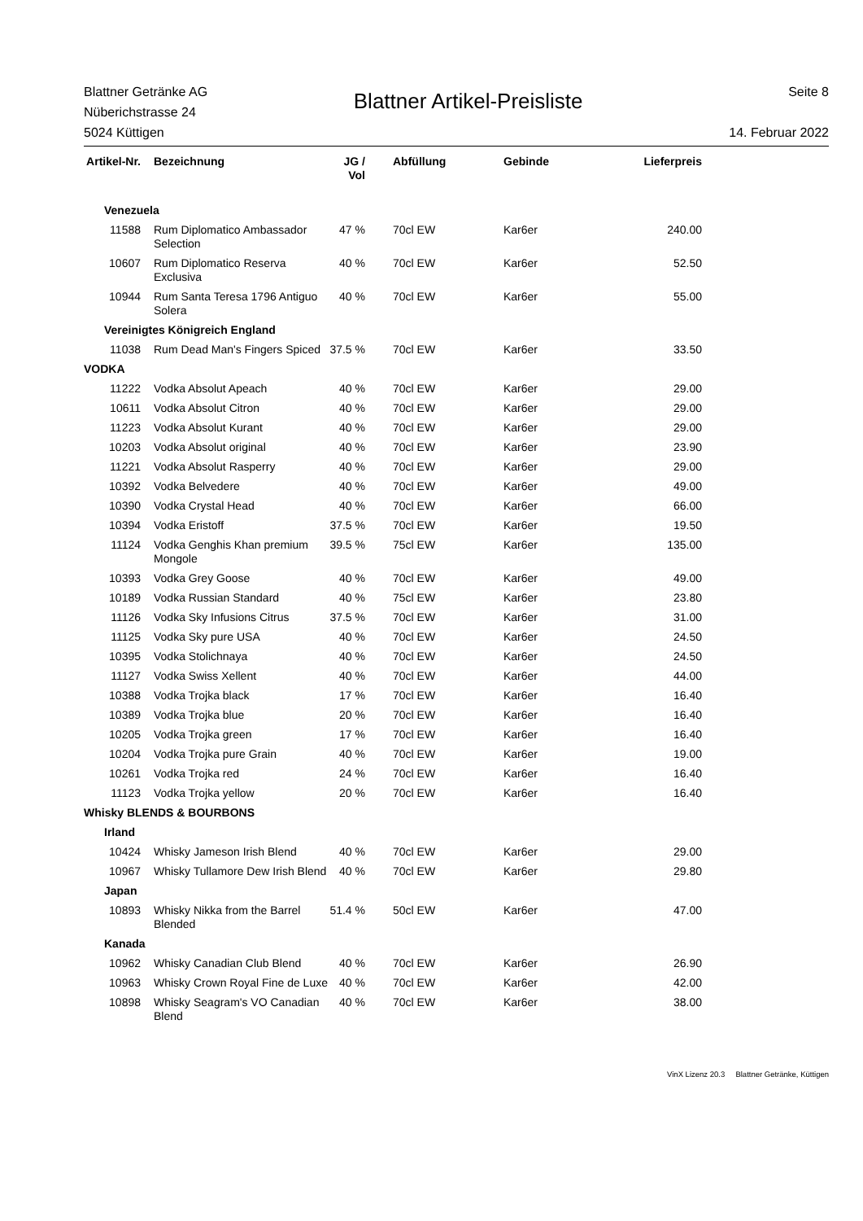Blattner Getränke AG
Nüberichstrasse 24
5024 Küttigen
Blattner Artikel-Preisliste
Seite 8
14. Februar 2022
| Artikel-Nr. | Bezeichnung | JG / Vol | Abfüllung | Gebinde | Lieferpreis |
| --- | --- | --- | --- | --- | --- |
| Venezuela | | | | | |
| 11588 | Rum Diplomatico Ambassador Selection | 47 % | 70cl EW | Kar6er | 240.00 |
| 10607 | Rum Diplomatico Reserva Exclusiva | 40 % | 70cl EW | Kar6er | 52.50 |
| 10944 | Rum Santa Teresa 1796 Antiguo Solera | 40 % | 70cl EW | Kar6er | 55.00 |
| Vereinigtes Königreich England | | | | | |
| 11038 | Rum Dead Man's Fingers Spiced | 37.5 % | 70cl EW | Kar6er | 33.50 |
| VODKA | | | | | |
| 11222 | Vodka Absolut Apeach | 40 % | 70cl EW | Kar6er | 29.00 |
| 10611 | Vodka Absolut Citron | 40 % | 70cl EW | Kar6er | 29.00 |
| 11223 | Vodka Absolut Kurant | 40 % | 70cl EW | Kar6er | 29.00 |
| 10203 | Vodka Absolut original | 40 % | 70cl EW | Kar6er | 23.90 |
| 11221 | Vodka Absolut Rasperry | 40 % | 70cl EW | Kar6er | 29.00 |
| 10392 | Vodka Belvedere | 40 % | 70cl EW | Kar6er | 49.00 |
| 10390 | Vodka Crystal Head | 40 % | 70cl EW | Kar6er | 66.00 |
| 10394 | Vodka Eristoff | 37.5 % | 70cl EW | Kar6er | 19.50 |
| 11124 | Vodka Genghis Khan premium Mongole | 39.5 % | 75cl EW | Kar6er | 135.00 |
| 10393 | Vodka Grey Goose | 40 % | 70cl EW | Kar6er | 49.00 |
| 10189 | Vodka Russian Standard | 40 % | 75cl EW | Kar6er | 23.80 |
| 11126 | Vodka Sky Infusions Citrus | 37.5 % | 70cl EW | Kar6er | 31.00 |
| 11125 | Vodka Sky pure USA | 40 % | 70cl EW | Kar6er | 24.50 |
| 10395 | Vodka Stolichnaya | 40 % | 70cl EW | Kar6er | 24.50 |
| 11127 | Vodka Swiss Xellent | 40 % | 70cl EW | Kar6er | 44.00 |
| 10388 | Vodka Trojka black | 17 % | 70cl EW | Kar6er | 16.40 |
| 10389 | Vodka Trojka blue | 20 % | 70cl EW | Kar6er | 16.40 |
| 10205 | Vodka Trojka green | 17 % | 70cl EW | Kar6er | 16.40 |
| 10204 | Vodka Trojka pure Grain | 40 % | 70cl EW | Kar6er | 19.00 |
| 10261 | Vodka Trojka red | 24 % | 70cl EW | Kar6er | 16.40 |
| 11123 | Vodka Trojka yellow | 20 % | 70cl EW | Kar6er | 16.40 |
| Whisky BLENDS & BOURBONS | | | | | |
| Irland | | | | | |
| 10424 | Whisky Jameson Irish Blend | 40 % | 70cl EW | Kar6er | 29.00 |
| 10967 | Whisky Tullamore Dew Irish Blend | 40 % | 70cl EW | Kar6er | 29.80 |
| Japan | | | | | |
| 10893 | Whisky Nikka from the Barrel Blended | 51.4 % | 50cl EW | Kar6er | 47.00 |
| Kanada | | | | | |
| 10962 | Whisky Canadian Club Blend | 40 % | 70cl EW | Kar6er | 26.90 |
| 10963 | Whisky Crown Royal Fine de Luxe | 40 % | 70cl EW | Kar6er | 42.00 |
| 10898 | Whisky Seagram's VO Canadian Blend | 40 % | 70cl EW | Kar6er | 38.00 |
VinX Lizenz 20.3 Blattner Getränke, Küttigen